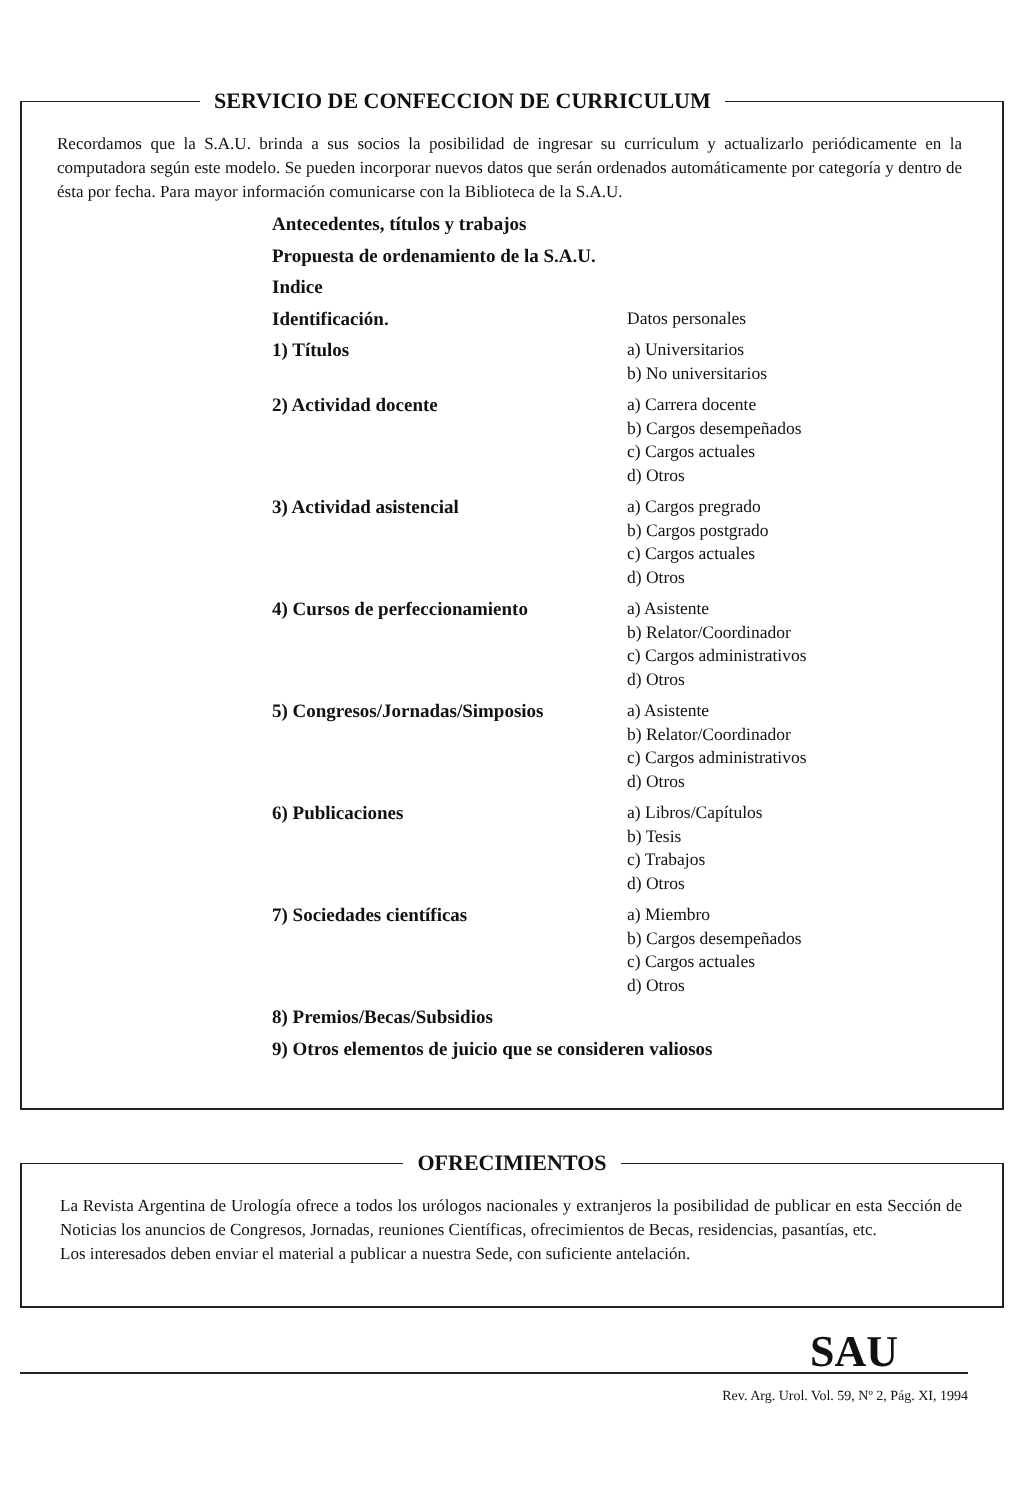SERVICIO DE CONFECCION DE CURRICULUM
Recordamos que la S.A.U. brinda a sus socios la posibilidad de ingresar su curriculum y actualizarlo periódicamente en la computadora según este modelo. Se pueden incorporar nuevos datos que serán ordenados automáticamente por categoría y dentro de ésta por fecha. Para mayor información comunicarse con la Biblioteca de la S.A.U.
| Antecedentes, títulos y trabajos | |
| Propuesta de ordenamiento de la S.A.U. | |
| Indice | |
| Identificación. | Datos personales |
| 1) Títulos | a) Universitarios b) No universitarios |
| 2) Actividad docente | a) Carrera docente b) Cargos desempeñados c) Cargos actuales d) Otros |
| 3) Actividad asistencial | a) Cargos pregrado b) Cargos postgrado c) Cargos actuales d) Otros |
| 4) Cursos de perfeccionamiento | a) Asistente b) Relator/Coordinador c) Cargos administrativos d) Otros |
| 5) Congresos/Jornadas/Simposios | a) Asistente b) Relator/Coordinador c) Cargos administrativos d) Otros |
| 6) Publicaciones | a) Libros/Capítulos b) Tesis c) Trabajos d) Otros |
| 7) Sociedades científicas | a) Miembro b) Cargos desempeñados c) Cargos actuales d) Otros |
| 8) Premios/Becas/Subsidios | |
| 9) Otros elementos de juicio que se consideren valiosos | |
OFRECIMIENTOS
La Revista Argentina de Urología ofrece a todos los urólogos nacionales y extranjeros la posibilidad de publicar en esta Sección de Noticias los anuncios de Congresos, Jornadas, reuniones Científicas, ofrecimientos de Becas, residencias, pasantías, etc.
Los interesados deben enviar el material a publicar a nuestra Sede, con suficiente antelación.
SAU
Rev. Arg. Urol. Vol. 59, Nº 2, Pág. XI, 1994